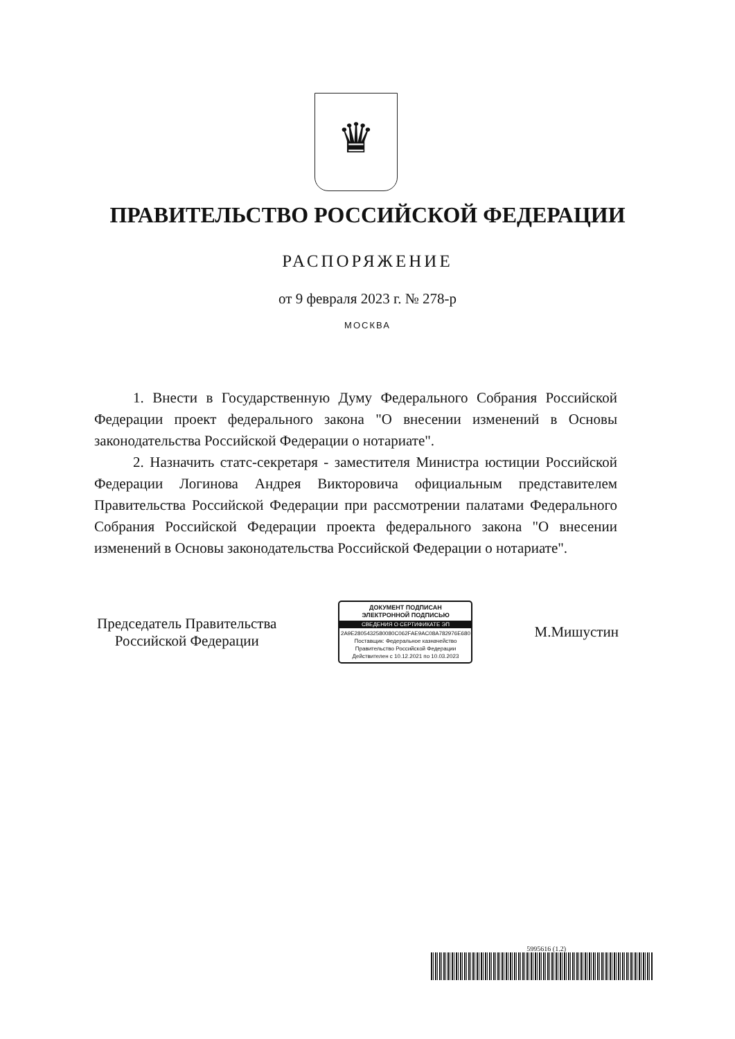♛
ПРАВИТЕЛЬСТВО РОССИЙСКОЙ ФЕДЕРАЦИИ
РАСПОРЯЖЕНИЕ
от 9 февраля 2023 г. № 278-р
МОСКВА
1. Внести в Государственную Думу Федерального Собрания Российской Федерации проект федерального закона "О внесении изменений в Основы законодательства Российской Федерации о нотариате".
2. Назначить статс-секретаря - заместителя Министра юстиции Российской Федерации Логинова Андрея Викторовича официальным представителем Правительства Российской Федерации при рассмотрении палатами Федерального Собрания Российской Федерации проекта федерального закона "О внесении изменений в Основы законодательства Российской Федерации о нотариате".
Председатель Правительства
Российской Федерации
ДОКУМЕНТ ПОДПИСАН
ЭЛЕКТРОННОЙ ПОДПИСЬЮ
СВЕДЕНИЯ О СЕРТИФИКАТЕ ЭП
2A9E2805432580080C062FAE9AC08A782976E680
Поставщик: Федеральное казначейство
Правительство Российской Федерации
Действителен с 10.12.2021 по 10.03.2023
М.Мишустин
5995616 (1.2)